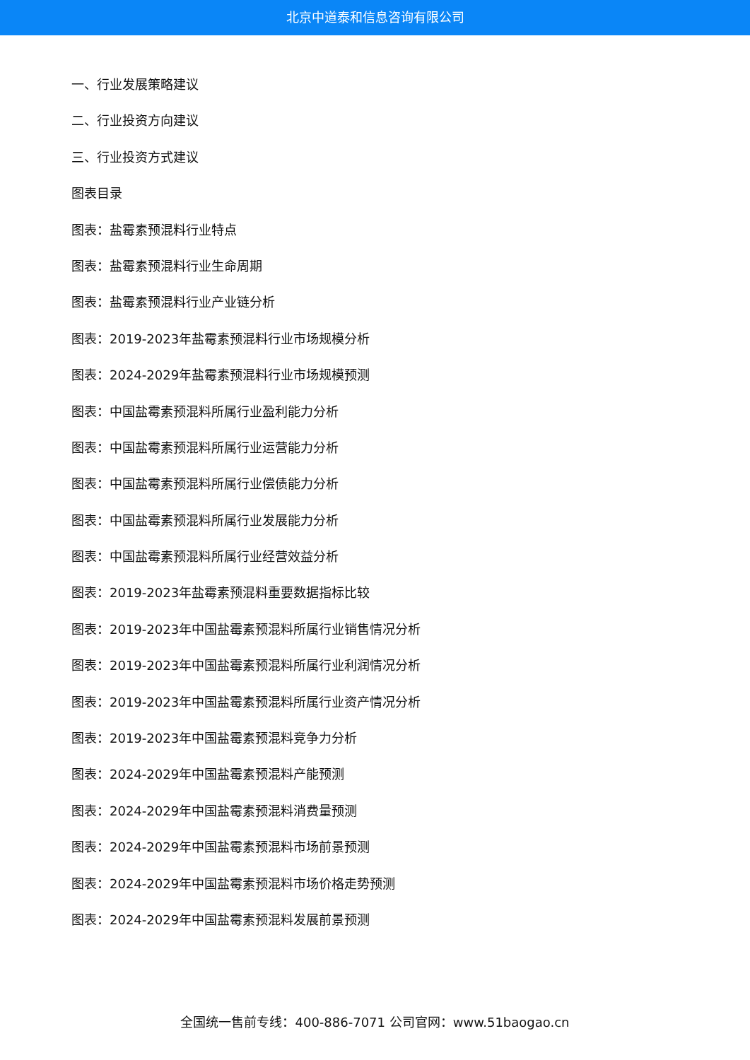北京中道泰和信息咨询有限公司
一、行业发展策略建议
二、行业投资方向建议
三、行业投资方式建议
图表目录
图表：盐霉素预混料行业特点
图表：盐霉素预混料行业生命周期
图表：盐霉素预混料行业产业链分析
图表：2019-2023年盐霉素预混料行业市场规模分析
图表：2024-2029年盐霉素预混料行业市场规模预测
图表：中国盐霉素预混料所属行业盈利能力分析
图表：中国盐霉素预混料所属行业运营能力分析
图表：中国盐霉素预混料所属行业偿债能力分析
图表：中国盐霉素预混料所属行业发展能力分析
图表：中国盐霉素预混料所属行业经营效益分析
图表：2019-2023年盐霉素预混料重要数据指标比较
图表：2019-2023年中国盐霉素预混料所属行业销售情况分析
图表：2019-2023年中国盐霉素预混料所属行业利润情况分析
图表：2019-2023年中国盐霉素预混料所属行业资产情况分析
图表：2019-2023年中国盐霉素预混料竞争力分析
图表：2024-2029年中国盐霉素预混料产能预测
图表：2024-2029年中国盐霉素预混料消费量预测
图表：2024-2029年中国盐霉素预混料市场前景预测
图表：2024-2029年中国盐霉素预混料市场价格走势预测
图表：2024-2029年中国盐霉素预混料发展前景预测
全国统一售前专线：400-886-7071 公司官网：www.51baogao.cn